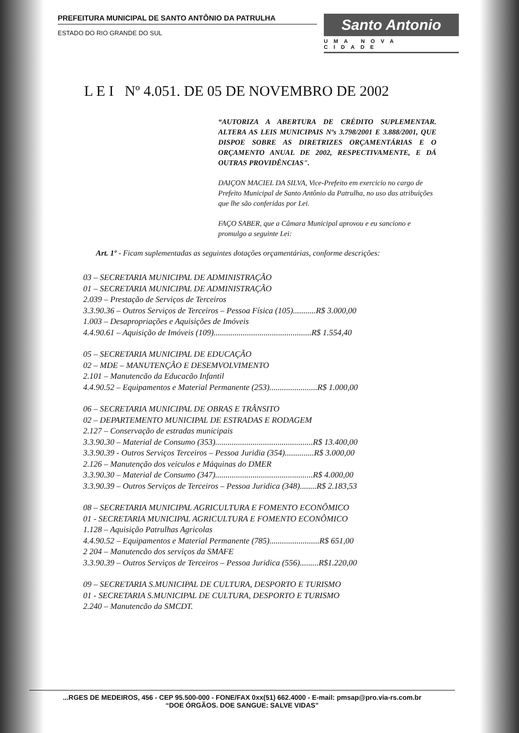PREFEITURA MUNICIPAL DE SANTO ANTÔNIO DA PATRULHA
ESTADO DO RIO GRANDE DO SUL
Santo Antonio
UMA NOVA CIDADE
L E I Nº 4.051. DE 05 DE NOVEMBRO DE 2002
“AUTORIZA A ABERTURA DE CRÉDITO SUPLEMENTAR. ALTERA AS LEIS MUNICIPAIS Nºs 3.798/2001 E 3.888/2001, QUE DISPOE SOBRE AS DIRETRIZES ORÇAMENTÁRIAS E O ORÇAMENTO ANUAL DE 2002, RESPECTIVAMENTE, E DÁ OUTRAS PROVIDÊNCIAS".
DAIÇON MACIEL DA SILVA, Vice-Prefeito em exercicio no cargo de Prefeito Municipal de Santo Antônio da Patrulha, no uso das atribuições que lhe são conferidas por Lei.
FAÇO SABER, que a Câmara Municipal aprovou e eu sanciono e promulgo a seguinte Lei:
Art. 1º - Ficam suplementadas as seguintes dotações orçamentárias, conforme descrições:
03 – SECRETARIA MUNICIPAL DE ADMINISTRAÇÃO
01 – SECRETARIA MUNICIPAL DE ADMINISTRAÇÃO
2.039 – Prestação de Serviços de Terceiros
3.3.90.36 – Outros Serviços de Terceiros – Pessoa Física (105)...........R$ 3.000,00
1.003 – Desapropriações e Aquisições de Imóveis
4.4.90.61 – Aquisição de Imóveis (109)...............................................R$ 1.554,40
05 – SECRETARIA MUNICIPAL DE EDUCAÇÃO
02 – MDE – MANUTENÇÃO E DESEMVOLVIMENTO
2.101 – Manutencão da Educacão Infantil
4.4.90.52 – Equipamentos e Material Permanente (253).......................R$ 1.000,00
06 – SECRETARIA MUNICIPAL DE OBRAS E TRÂNSITO
02 – DEPARTEMENTO MUNICIPAL DE ESTRADAS E RODAGEM
2.127 – Conservação de estradas municipais
3.3.90.30 – Material de Consumo (353)...............................................R$ 13.400,00
3.3.90.39 - Outros Serviços Terceiros – Pessoa Juridia (354)..............R$ 3.000,00
2.126 – Manutenção dos veiculos e Máquinas do DMER
3.3.90.30 – Material de Consumo (347)...............................................R$ 4.000,00
3.3.90.39 – Outros Serviços de Terceiros – Pessoa Juridica (348)........R$ 2.183,53
08 – SECRETARIA MUNICIPAL AGRICULTURA E FOMENTO ECONÔMICO
01 - SECRETARIA MUNICIPAL AGRICULTURA E FOMENTO ECONÔMICO
1.128 – Aquisição Patrulhas Agricolas
4.4.90.52 – Equipamentos e Material Permanente (785)........................R$ 651,00
2 204 – Manutencão dos serviços da SMAFE
3.3.90.39 – Outros Serviços de Terceiros – Pessoa Juridica (556).........R$1.220,00
09 – SECRETARIA S.MUNICIPAL DE CULTURA, DESPORTO E TURISMO
01 - SECRETARIA S.MUNICIPAL DE CULTURA, DESPORTO E TURISMO
2.240 – Manutencão da SMCDT.
...RGES DE MEDEIROS, 456 - CEP 95.500-000 - FONE/FAX 0xx(51) 662.4000 - E-mail: pmsap@pro.via-rs.com.br
“DOE ÓRGÃOS. DOE SANGUE: SALVE VIDAS”